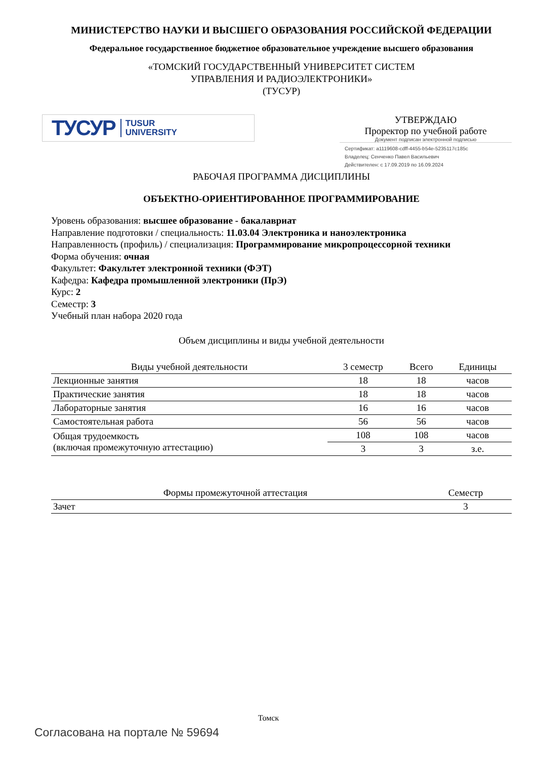МИНИСТЕРСТВО НАУКИ И ВЫСШЕГО ОБРАЗОВАНИЯ РОССИЙСКОЙ ФЕДЕРАЦИИ
Федеральное государственное бюджетное образовательное учреждение высшего образования
«ТОМСКИЙ ГОСУДАРСТВЕННЫЙ УНИВЕРСИТЕТ СИСТЕМ
УПРАВЛЕНИЯ И РАДИОЭЛЕКТРОНИКИ»
(ТУСУР)
ТУСУР TUSUR
UNIVERSITY
УТВЕРЖДАЮ
Проректор по учебной работе
Документ подписан электронной подписью
Сертификат: a1119608-cdff-4455-b54e-5235117c185c
Владелец: Сенченко Павел Васильевич
Действителен: с 17.09.2019 по 16.09.2024
РАБОЧАЯ ПРОГРАММА ДИСЦИПЛИНЫ
ОБЪЕКТНО-ОРИЕНТИРОВАННОЕ ПРОГРАММИРОВАНИЕ
Уровень образования: высшее образование - бакалавриат
Направление подготовки / специальность: 11.03.04 Электроника и наноэлектроника
Направленность (профиль) / специализация: Программирование микропроцессорной техники
Форма обучения: очная
Факультет: Факультет электронной техники (ФЭТ)
Кафедра: Кафедра промышленной электроники (ПрЭ)
Курс: 2
Семестр: 3
Учебный план набора 2020 года
Объем дисциплины и виды учебной деятельности
| Виды учебной деятельности | 3 семестр | Всего | Единицы |
| --- | --- | --- | --- |
| Лекционные занятия | 18 | 18 | часов |
| Практические занятия | 18 | 18 | часов |
| Лабораторные занятия | 16 | 16 | часов |
| Самостоятельная работа | 56 | 56 | часов |
| Общая трудоемкость (включая промежуточную аттестацию) | 108 | 108 | часов |
| | 3 | 3 | з.е. |
| Формы промежуточной аттестация | Семестр |
| --- | --- |
| Зачет | 3 |
Томск
Согласована на портале № 59694